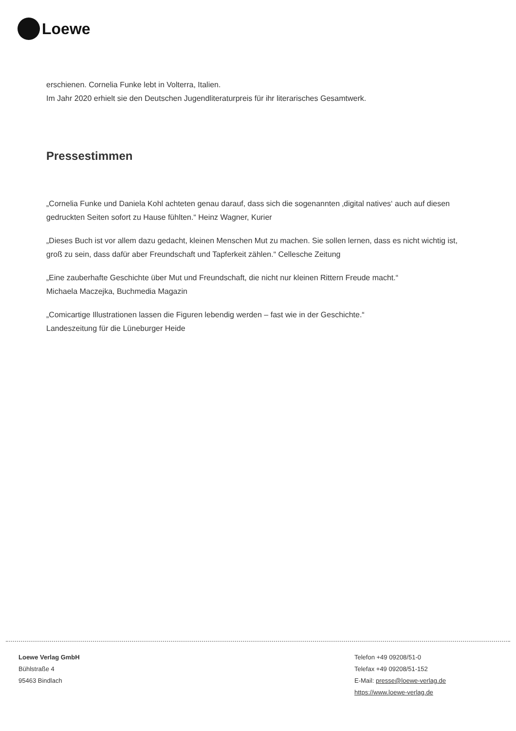Loewe
erschienen. Cornelia Funke lebt in Volterra, Italien.
Im Jahr 2020 erhielt sie den Deutschen Jugendliteraturpreis für ihr literarisches Gesamtwerk.
Pressestimmen
„Cornelia Funke und Daniela Kohl achteten genau darauf, dass sich die sogenannten ‚digital natives‘ auch auf diesen gedruckten Seiten sofort zu Hause fühlten.“ Heinz Wagner, Kurier
„Dieses Buch ist vor allem dazu gedacht, kleinen Menschen Mut zu machen. Sie sollen lernen, dass es nicht wichtig ist, groß zu sein, dass dafür aber Freundschaft und Tapferkeit zählen.“ Cellesche Zeitung
„Eine zauberhafte Geschichte über Mut und Freundschaft, die nicht nur kleinen Rittern Freude macht.“
Michaela Maczejka, Buchmedia Magazin
„Comicartige Illustrationen lassen die Figuren lebendig werden – fast wie in der Geschichte.“
Landeszeitung für die Lüneburger Heide
Loewe Verlag GmbH
Bühlstraße 4
95463 Bindlach
Telefon +49 09208/51-0
Telefax +49 09208/51-152
E-Mail: presse@loewe-verlag.de
https://www.loewe-verlag.de